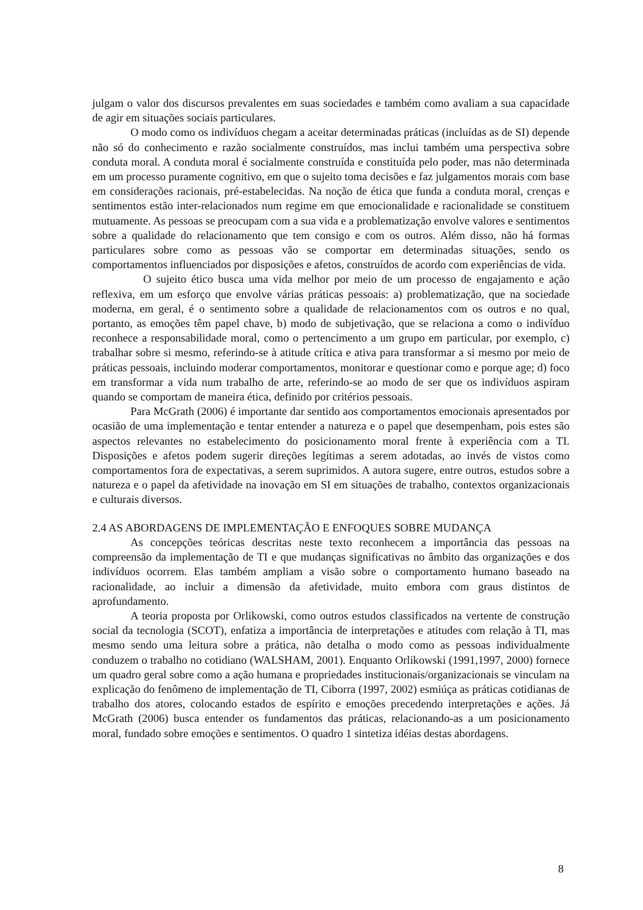julgam o valor dos discursos prevalentes em suas sociedades e também como avaliam a sua capacidade de agir em situações sociais particulares.
O modo como os indivíduos chegam a aceitar determinadas práticas (incluídas as de SI) depende não só do conhecimento e razão socialmente construídos, mas inclui também uma perspectiva sobre conduta moral. A conduta moral é socialmente construída e constituída pelo poder, mas não determinada em um processo puramente cognitivo, em que o sujeito toma decisões e faz julgamentos morais com base em considerações racionais, pré-estabelecidas. Na noção de ética que funda a conduta moral, crenças e sentimentos estão inter-relacionados num regime em que emocionalidade e racionalidade se constituem mutuamente. As pessoas se preocupam com a sua vida e a problematização envolve valores e sentimentos sobre a qualidade do relacionamento que tem consigo e com os outros. Além disso, não há formas particulares sobre como as pessoas vão se comportar em determinadas situações, sendo os comportamentos influenciados por disposições e afetos, construídos de acordo com experiências de vida.
O sujeito ético busca uma vida melhor por meio de um processo de engajamento e ação reflexiva, em um esforço que envolve várias práticas pessoais: a) problematização, que na sociedade moderna, em geral, é o sentimento sobre a qualidade de relacionamentos com os outros e no qual, portanto, as emoções têm papel chave, b) modo de subjetivação, que se relaciona a como o indivíduo reconhece a responsabilidade moral, como o pertencimento a um grupo em particular, por exemplo, c) trabalhar sobre si mesmo, referindo-se à atitude crítica e ativa para transformar a si mesmo por meio de práticas pessoais, incluindo moderar comportamentos, monitorar e questionar como e porque age; d) foco em transformar a vida num trabalho de arte, referindo-se ao modo de ser que os indivíduos aspiram quando se comportam de maneira ética, definido por critérios pessoais.
Para McGrath (2006) é importante dar sentido aos comportamentos emocionais apresentados por ocasião de uma implementação e tentar entender a natureza e o papel que desempenham, pois estes são aspectos relevantes no estabelecimento do posicionamento moral frente à experiência com a TI. Disposições e afetos podem sugerir direções legítimas a serem adotadas, ao invés de vistos como comportamentos fora de expectativas, a serem suprimidos. A autora sugere, entre outros, estudos sobre a natureza e o papel da afetividade na inovação em SI em situações de trabalho, contextos organizacionais e culturais diversos.
2.4 AS ABORDAGENS DE IMPLEMENTAÇÃO E ENFOQUES SOBRE MUDANÇA
As concepções teóricas descritas neste texto reconhecem a importância das pessoas na compreensão da implementação de TI e que mudanças significativas no âmbito das organizações e dos indivíduos ocorrem. Elas também ampliam a visão sobre o comportamento humano baseado na racionalidade, ao incluir a dimensão da afetividade, muito embora com graus distintos de aprofundamento.
A teoria proposta por Orlikowski, como outros estudos classificados na vertente de construção social da tecnologia (SCOT), enfatiza a importância de interpretações e atitudes com relação à TI, mas mesmo sendo uma leitura sobre a prática, não detalha o modo como as pessoas individualmente conduzem o trabalho no cotidiano (WALSHAM, 2001). Enquanto Orlikowski (1991,1997, 2000) fornece um quadro geral sobre como a ação humana e propriedades institucionais/organizacionais se vinculam na explicação do fenômeno de implementação de TI, Ciborra (1997, 2002) esmiúça as práticas cotidianas de trabalho dos atores, colocando estados de espírito e emoções precedendo interpretações e ações. Já McGrath (2006) busca entender os fundamentos das práticas, relacionando-as a um posicionamento moral, fundado sobre emoções e sentimentos. O quadro 1 sintetiza idéias destas abordagens.
8